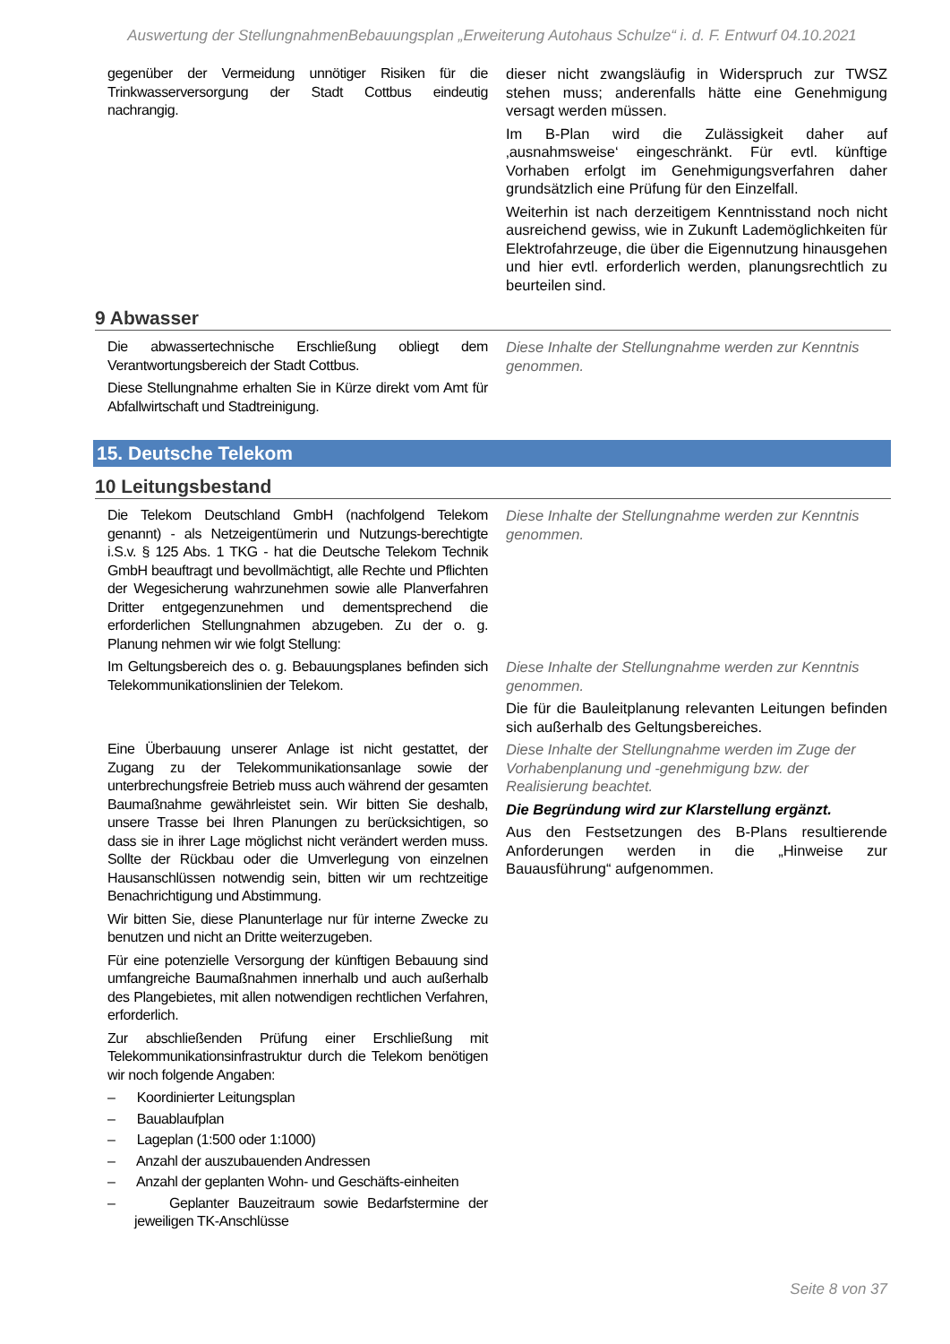Auswertung der StellungnahmenBebauungsplan „Erweiterung Autohaus Schulze“ i. d. F. Entwurf 04.10.2021
| gegenüber der Vermeidung unnötiger Risiken für die Trinkwasserversorgung der Stadt Cottbus eindeutig nachrangig. | dieser nicht zwangsläufig in Widerspruch zur TWSZ stehen muss; anderenfalls hätte eine Genehmigung versagt werden müssen. Im B-Plan wird die Zulässigkeit daher auf ‚ausnahmsweise‘ eingeschränkt. Für evtl. künftige Vorhaben erfolgt im Genehmigungsverfahren daher grundsätzlich eine Prüfung für den Einzelfall. Weiterhin ist nach derzeitigem Kenntnisstand noch nicht ausreichend gewiss, wie in Zukunft Lademöglichkeiten für Elektrofahrzeuge, die über die Eigennutzung hinausgehen und hier evtl. erforderlich werden, planungsrechtlich zu beurteilen sind. |
9 Abwasser
| Die abwassertechnische Erschließung obliegt dem Verantwortungsbereich der Stadt Cottbus. Diese Stellungnahme erhalten Sie in Kürze direkt vom Amt für Abfallwirtschaft und Stadtreinigung. | Diese Inhalte der Stellungnahme werden zur Kenntnis genommen. |
15. Deutsche Telekom
10 Leitungsbestand
| Die Telekom Deutschland GmbH (nachfolgend Telekom genannt) - als Netzeigentümerin und Nutzungs-berechtigte i.S.v. § 125 Abs. 1 TKG - hat die Deutsche Telekom Technik GmbH beauftragt und bevollmächtigt, alle Rechte und Pflichten der Wegesicherung wahrzunehmen sowie alle Planverfahren Dritter entgegenzunehmen und dementsprechend die erforderlichen Stellungnahmen abzugeben. Zu der o. g. Planung nehmen wir wie folgt Stellung: | Diese Inhalte der Stellungnahme werden zur Kenntnis genommen. |
| Im Geltungsbereich des o. g. Bebauungsplanes befinden sich Telekommunikationslinien der Telekom. | Diese Inhalte der Stellungnahme werden zur Kenntnis genommen. Die für die Bauleitplanung relevanten Leitungen befinden sich außerhalb des Geltungsbereiches. |
| Eine Überbauung unserer Anlage ist nicht gestattet, der Zugang zu der Telekommunikationsanlage sowie der unterbrechungsfreie Betrieb muss auch während der gesamten Baumaßnahme gewährleistet sein. Wir bitten Sie deshalb, unsere Trasse bei Ihren Planungen zu berücksichtigen, so dass sie in ihrer Lage möglichst nicht verändert werden muss. Sollte der Rückbau oder die Umverlegung von einzelnen Hausanschlüssen notwendig sein, bitten wir um rechtzeitige Benachrichtigung und Abstimmung. Wir bitten Sie, diese Planunterlage nur für interne Zwecke zu benutzen und nicht an Dritte weiterzugeben. Für eine potenzielle Versorgung der künftigen Bebauung sind umfangreiche Baumaßnahmen innerhalb und auch außerhalb des Plangebietes, mit allen notwendigen rechtlichen Verfahren, erforderlich. Zur abschließenden Prüfung einer Erschließung mit Telekommunikationsinfrastruktur durch die Telekom benötigen wir noch folgende Angaben: – Koordinierter Leitungsplan – Bauablaufplan – Lageplan (1:500 oder 1:1000) – Anzahl der auszubauenden Andressen – Anzahl der geplanten Wohn- und Geschäfts-einheiten – Geplanter Bauzeitraum sowie Bedarfstermine der jeweiligen TK-Anschlüsse | Diese Inhalte der Stellungnahme werden im Zuge der Vorhabenplanung und -genehmigung bzw. der Realisierung beachtet. Die Begründung wird zur Klarstellung ergänzt. Aus den Festsetzungen des B-Plans resultierende Anforderungen werden in die „Hinweise zur Bauausführung“ aufgenommen. |
Seite 8 von 37